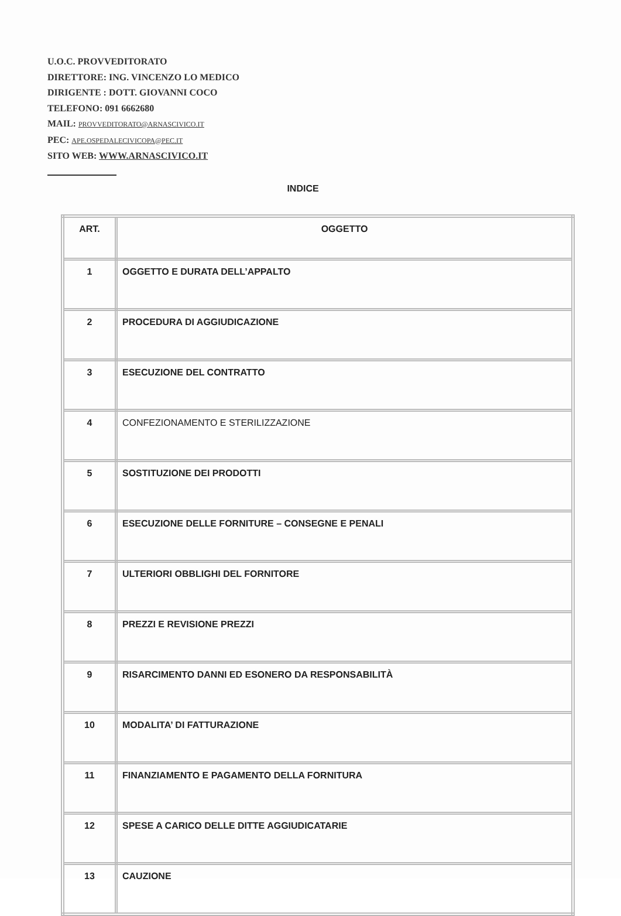U.O.C. PROVVEDITORATO
DIRETTORE: ING. VINCENZO LO MEDICO
DIRIGENTE : DOTT. GIOVANNI COCO
TELEFONO: 091 6662680
MAIL: PROVVEDITORATO@ARNASCIVICO.IT
PEC: APE.OSPEDALECIVICOPA@PEC.IT
SITO WEB: WWW.ARNASCIVICO.IT
INDICE
| ART. | OGGETTO |
| --- | --- |
| 1 | OGGETTO E DURATA DELL’APPALTO |
| 2 | PROCEDURA DI AGGIUDICAZIONE |
| 3 | ESECUZIONE DEL CONTRATTO |
| 4 | CONFEZIONAMENTO E STERILIZZAZIONE |
| 5 | SOSTITUZIONE DEI PRODOTTI |
| 6 | ESECUZIONE DELLE FORNITURE – CONSEGNE E PENALI |
| 7 | ULTERIORI OBBLIGHI DEL FORNITORE |
| 8 | PREZZI E REVISIONE PREZZI |
| 9 | RISARCIMENTO DANNI ED ESONERO DA RESPONSABILITÀ |
| 10 | MODALITA’ DI FATTURAZIONE |
| 11 | FINANZIAMENTO E PAGAMENTO DELLA FORNITURA |
| 12 | SPESE A CARICO DELLE DITTE AGGIUDICATARIE |
| 13 | CAUZIONE |